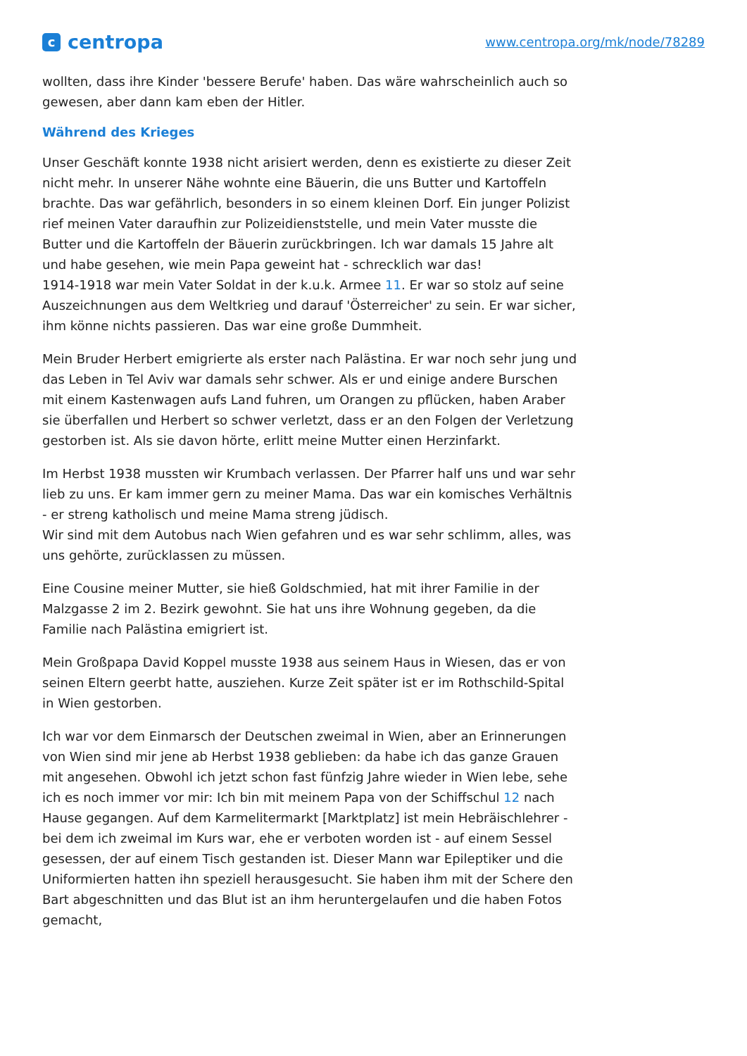ccentropa
www.centropa.org/mk/node/78289
wollten, dass ihre Kinder 'bessere Berufe' haben. Das wäre wahrscheinlich auch so gewesen, aber dann kam eben der Hitler.
Während des Krieges
Unser Geschäft konnte 1938 nicht arisiert werden, denn es existierte zu dieser Zeit nicht mehr. In unserer Nähe wohnte eine Bäuerin, die uns Butter und Kartoffeln brachte. Das war gefährlich, besonders in so einem kleinen Dorf. Ein junger Polizist rief meinen Vater daraufhin zur Polizeidienststelle, und mein Vater musste die Butter und die Kartoffeln der Bäuerin zurückbringen. Ich war damals 15 Jahre alt und habe gesehen, wie mein Papa geweint hat - schrecklich war das!
1914-1918 war mein Vater Soldat in der k.u.k. Armee 11. Er war so stolz auf seine Auszeichnungen aus dem Weltkrieg und darauf 'Österreicher' zu sein. Er war sicher, ihm könne nichts passieren. Das war eine große Dummheit.
Mein Bruder Herbert emigrierte als erster nach Palästina. Er war noch sehr jung und das Leben in Tel Aviv war damals sehr schwer. Als er und einige andere Burschen mit einem Kastenwagen aufs Land fuhren, um Orangen zu pflücken, haben Araber sie überfallen und Herbert so schwer verletzt, dass er an den Folgen der Verletzung gestorben ist. Als sie davon hörte, erlitt meine Mutter einen Herzinfarkt.
Im Herbst 1938 mussten wir Krumbach verlassen. Der Pfarrer half uns und war sehr lieb zu uns. Er kam immer gern zu meiner Mama. Das war ein komisches Verhältnis - er streng katholisch und meine Mama streng jüdisch.
Wir sind mit dem Autobus nach Wien gefahren und es war sehr schlimm, alles, was uns gehörte, zurücklassen zu müssen.
Eine Cousine meiner Mutter, sie hieß Goldschmied, hat mit ihrer Familie in der Malzgasse 2 im 2. Bezirk gewohnt. Sie hat uns ihre Wohnung gegeben, da die Familie nach Palästina emigriert ist.
Mein Großpapa David Koppel musste 1938 aus seinem Haus in Wiesen, das er von seinen Eltern geerbt hatte, ausziehen. Kurze Zeit später ist er im Rothschild-Spital in Wien gestorben.
Ich war vor dem Einmarsch der Deutschen zweimal in Wien, aber an Erinnerungen von Wien sind mir jene ab Herbst 1938 geblieben: da habe ich das ganze Grauen mit angesehen. Obwohl ich jetzt schon fast fünfzig Jahre wieder in Wien lebe, sehe ich es noch immer vor mir: Ich bin mit meinem Papa von der Schiffschul 12 nach Hause gegangen. Auf dem Karmelitermarkt [Marktplatz] ist mein Hebräischlehrer - bei dem ich zweimal im Kurs war, ehe er verboten worden ist - auf einem Sessel gesessen, der auf einem Tisch gestanden ist. Dieser Mann war Epileptiker und die Uniformierten hatten ihn speziell herausgesucht. Sie haben ihm mit der Schere den Bart abgeschnitten und das Blut ist an ihm heruntergelaufen und die haben Fotos gemacht,